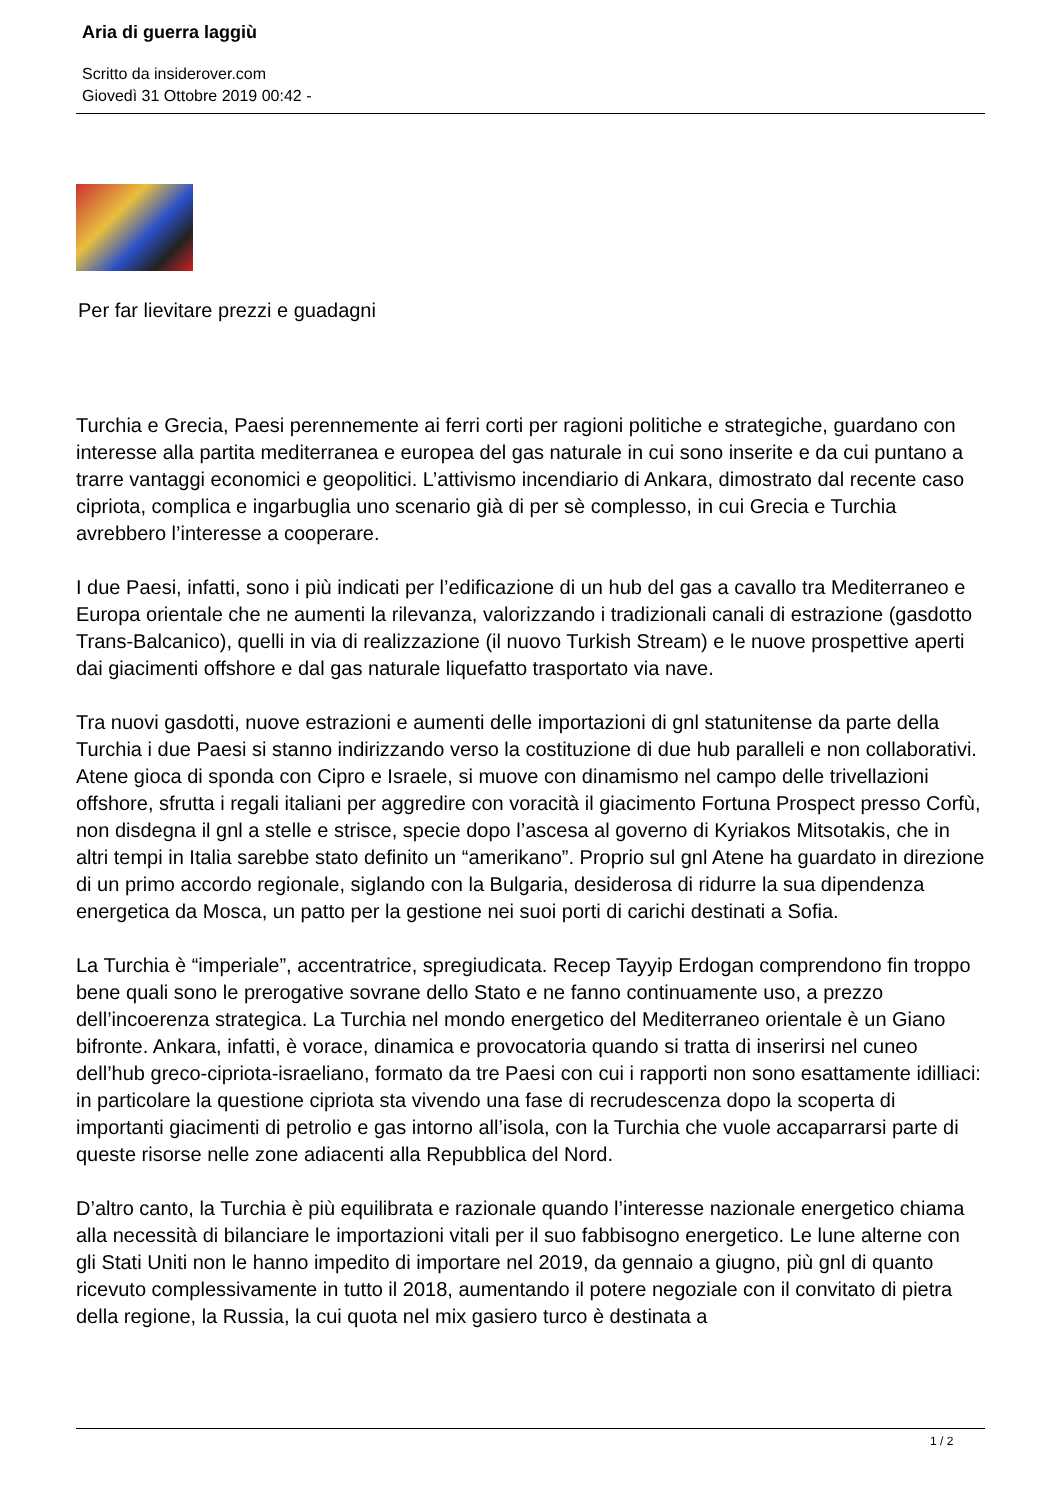Aria di guerra laggiù
Scritto da insiderover.com
Giovedì 31 Ottobre 2019 00:42 -
Per far lievitare prezzi e guadagni
Turchia e Grecia, Paesi perennemente ai ferri corti per ragioni politiche e strategiche, guardano con interesse alla partita mediterranea e europea del gas naturale in cui sono inserite e da cui puntano a trarre vantaggi economici e geopolitici. L’attivismo incendiario di Ankara, dimostrato dal recente caso cipriota, complica e ingarbuglia uno scenario già di per sè complesso, in cui Grecia e Turchia avrebbero l’interesse a cooperare.
I due Paesi, infatti, sono i più indicati per l’edificazione di un hub del gas a cavallo tra Mediterraneo e Europa orientale che ne aumenti la rilevanza, valorizzando i tradizionali canali di estrazione (gasdotto Trans-Balcanico), quelli in via di realizzazione (il nuovo Turkish Stream) e le nuove prospettive aperti dai giacimenti offshore e dal gas naturale liquefatto trasportato via nave.
Tra nuovi gasdotti, nuove estrazioni e aumenti delle importazioni di gnl statunitense da parte della Turchia i due Paesi si stanno indirizzando verso la costituzione di due hub paralleli e non collaborativi. Atene gioca di sponda con Cipro e Israele, si muove con dinamismo nel campo delle trivellazioni offshore, sfrutta i regali italiani per aggredire con voracità il giacimento Fortuna Prospect presso Corfù, non disdegna il gnl a stelle e strisce, specie dopo l’ascesa al governo di Kyriakos Mitsotakis, che in altri tempi in Italia sarebbe stato definito un “amerikano”. Proprio sul gnl Atene ha guardato in direzione di un primo accordo regionale, siglando con la Bulgaria, desiderosa di ridurre la sua dipendenza energetica da Mosca, un patto per la gestione nei suoi porti di carichi destinati a Sofia.
La Turchia è “imperiale”, accentratrice, spregiudicata. Recep Tayyip Erdogan comprendono fin troppo bene quali sono le prerogative sovrane dello Stato e ne fanno continuamente uso, a prezzo dell’incoerenza strategica. La Turchia nel mondo energetico del Mediterraneo orientale è un Giano bifronte. Ankara, infatti, è vorace, dinamica e provocatoria quando si tratta di inserirsi nel cuneo dell’hub greco-cipriota-israeliano, formato da tre Paesi con cui i rapporti non sono esattamente idilliaci: in particolare la questione cipriota sta vivendo una fase di recrudescenza dopo la scoperta di importanti giacimenti di petrolio e gas intorno all’isola, con la Turchia che vuole accaparrarsi parte di queste risorse nelle zone adiacenti alla Repubblica del Nord.
D’altro canto, la Turchia è più equilibrata e razionale quando l’interesse nazionale energetico chiama alla necessità di bilanciare le importazioni vitali per il suo fabbisogno energetico. Le lune alterne con gli Stati Uniti non le hanno impedito di importare nel 2019, da gennaio a giugno, più gnl di quanto ricevuto complessivamente in tutto il 2018, aumentando il potere negoziale con il convitato di pietra della regione, la Russia, la cui quota nel mix gasiero turco è destinata a
1 / 2